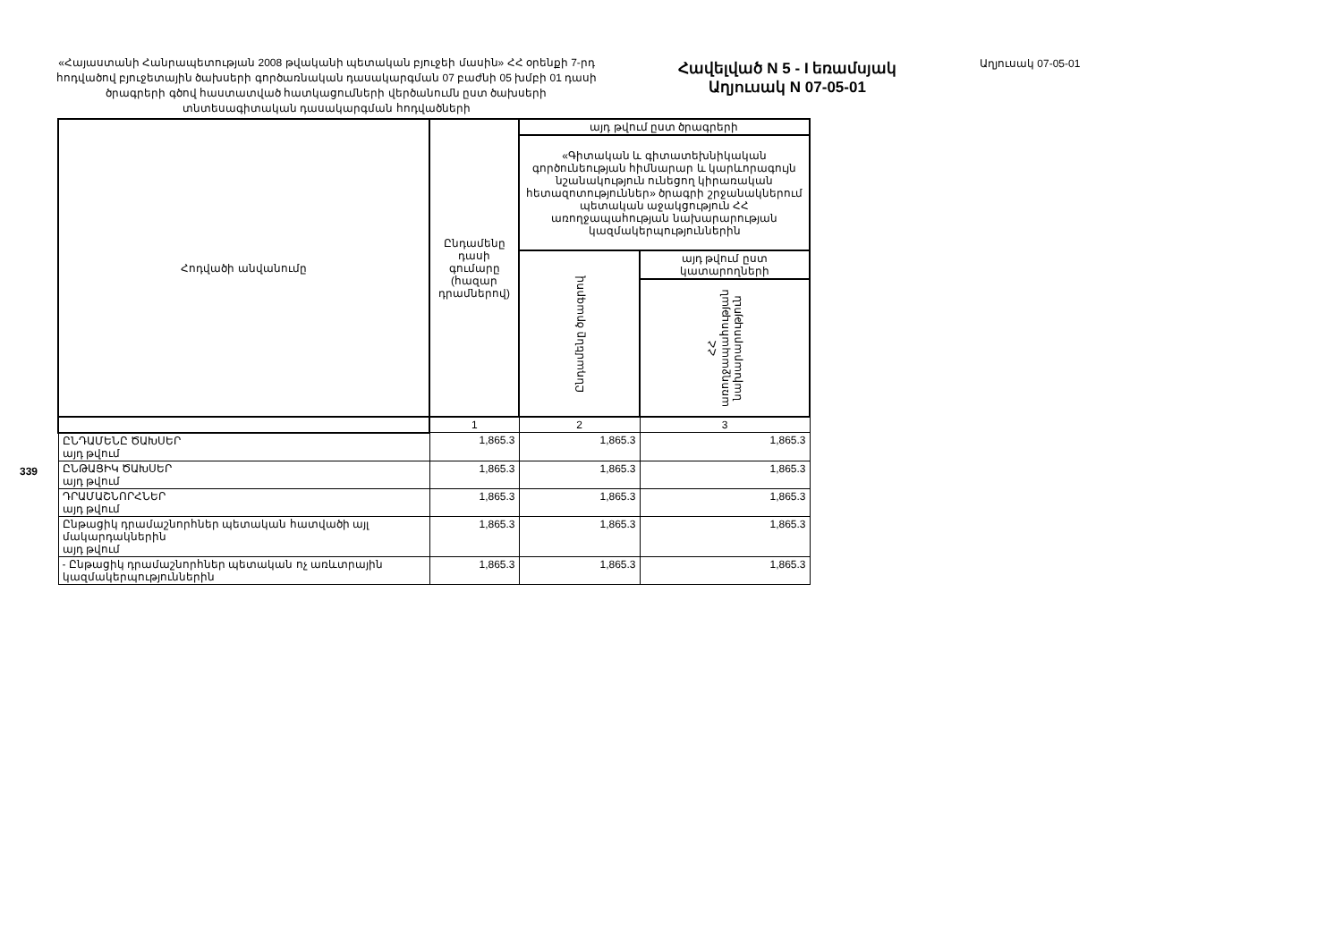339
«Հայաստանի Հանրապետության 2008 թվականի պետական բյուջեի մասին» ՀՀ օրենքի 7-րդ հոդվածով բյուջետային ծախսերի գործառնական դասակարգման 07 բաժնի 05 խմբի 01 դասի ծրագրերի գծով հաստատված հատկացումների վերծանումն ըստ ծախսերի տնտեսագիտական դասակարգման հոդվածների
Հավելված N 5 - I եռամսյակ
Աղյուսակ N 07-05-01
Աղյուսակ 07-05-01
| Հոդվածի անվանումը | Ընդամենը դասի գումարը (հազար դրամներով) | այդ թվում ըստ ծրագրերի | |
| --- | --- | --- | --- |
| | | «Գիտական և գիտատեխնիկական գործունեության հիմնարար և կարևորագույն նշանակություն ունեցող կիրառական հետազոտություններ» ծրագրի շրջանակներում պետական աջակցություն ՀՀ առողջապահության նախարարության կազմակերպություններին | |
| | | Ընդամենը ծրագրով | այդ թվում ըստ կատարողների |
| | | | ՀՀ առողջապահության նախարարություն |
| | 1 | 2 | 3 |
| ԸՆԴԱՄԵՆԸ ԾԱԽՍԵՐ այդ թվում | 1,865.3 | 1,865.3 | 1,865.3 |
| ԸՆԹԱՑԻԿ ԾԱԽՍԵՐ այդ թվում | 1,865.3 | 1,865.3 | 1,865.3 |
| ԴՐԱՄԱՇՆՈՐՀՆԵՐ այդ թվում | 1,865.3 | 1,865.3 | 1,865.3 |
| Ընթացիկ դրամաշնորհներ պետական հատվածի այլ մակարդակներին այդ թվում | 1,865.3 | 1,865.3 | 1,865.3 |
| - Ընթացիկ դրամաշնորհներ պետական ոչ առևտրային կազմակերպություններին | 1,865.3 | 1,865.3 | 1,865.3 |